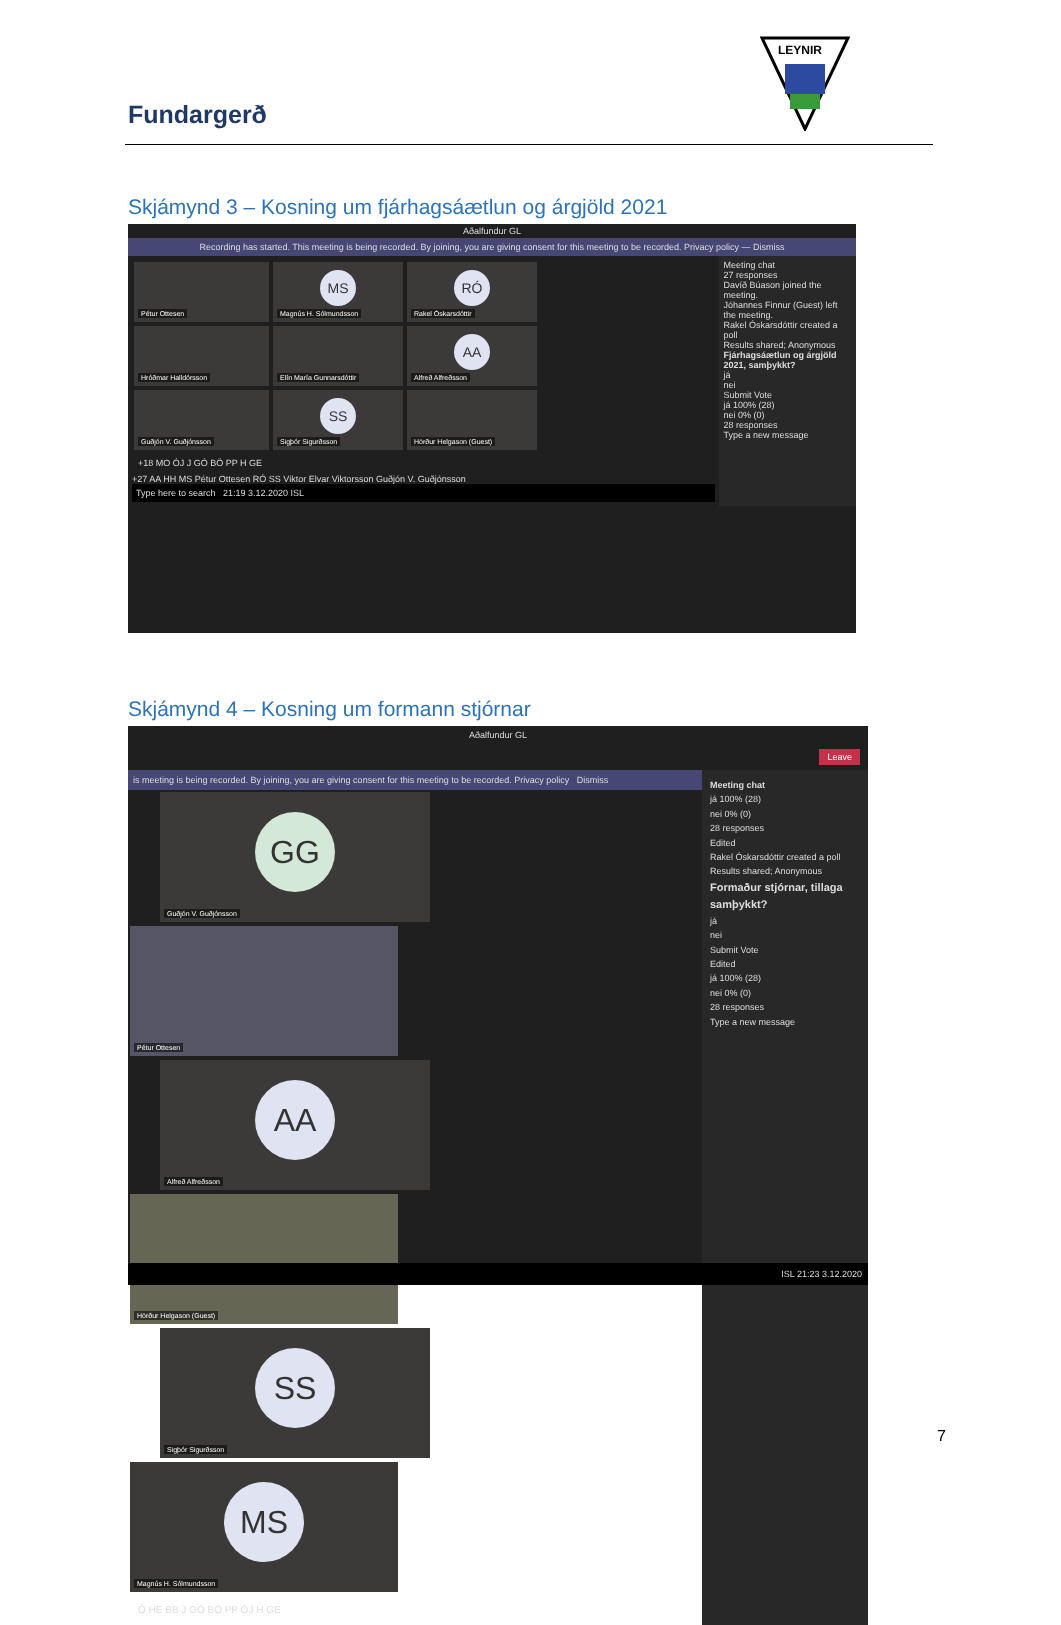Fundargerð
LEYNIR
Skjámynd 3 – Kosning um fjárhagsáætlun og árgjöld 2021
Aðalfundur GL
Recording has started. This meeting is being recorded. By joining, you are giving consent for this meeting to be recorded. Privacy policy — Dismiss
Pétur Ottesen
MS
Magnús H. Sólmundsson
RÓ
Rakel Óskarsdóttir
Hróðmar Halldórsson Elín María Gunnarsdóttir
AA
Alfreð Alfreðsson
Guðjón V. Guðjónsson
SS
Sigþór Sigurðsson
Hörður Helgason (Guest)
+18 MO ÓJ J GÓ BÖ PP H GE
+27 AA HH MS Pétur Ottesen RÓ SS Viktor Elvar Viktorsson Guðjón V. Guðjónsson
Type here to search 21:19 3.12.2020 ISL
Meeting chat
27 responses
Davíð Búason joined the meeting.
Jóhannes Finnur (Guest) left the meeting.
Rakel Óskarsdóttir created a poll
Results shared; Anonymous
Fjárhagsáætlun og árgjöld 2021, samþykkt?
já
nei
Submit Vote
já 100% (28)
nei 0% (0)
28 responses
Type a new message
Skjámynd 4 – Kosning um formann stjórnar
Aðalfundur GL
Leave
is meeting is being recorded. By joining, you are giving consent for this meeting to be recorded. Privacy policy Dismiss
GG
Guðjón V. Guðjónsson
Pétur Ottesen
AA
Alfreð Alfreðsson
Hörður Helgason (Guest)
SS
Sigþór Sigurðsson
MS
Magnús H. Sólmundsson
Ó HE BB J GÓ BÖ PP ÓJ H GE
Meeting chat
já 100% (28)
nei 0% (0)
28 responses
Edited
Rakel Óskarsdóttir created a poll
Results shared; Anonymous
Formaður stjórnar, tillaga samþykkt?
já
nei
Submit Vote
Edited
já 100% (28)
nei 0% (0)
28 responses
Type a new message
ISL 21:23 3.12.2020
7